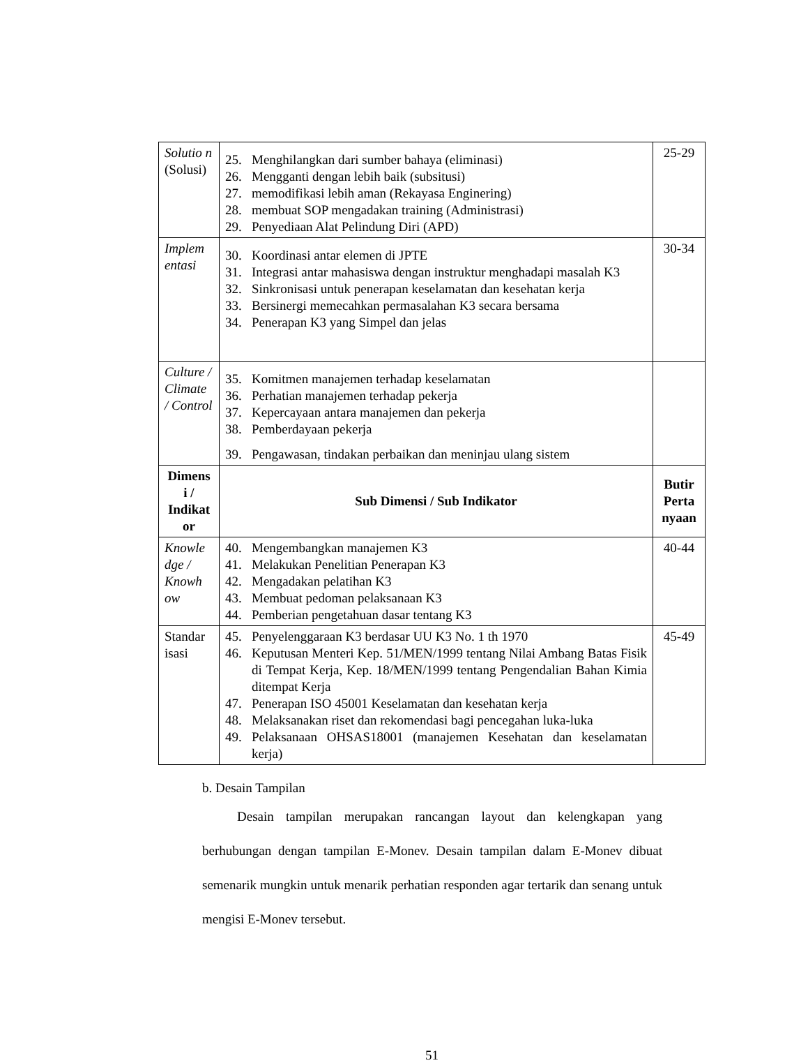| Solutio n (Solusi) | 25. Menghilangkan dari sumber bahaya (eliminasi) 26. Mengganti dengan lebih baik (subsitusi) 27. memodifikasi lebih aman (Rekayasa Enginering) 28. membuat SOP mengadakan training (Administrasi) 29. Penyediaan Alat Pelindung Diri (APD) | 25-29 |
| Implem entasi | 30. Koordinasi antar elemen di JPTE 31. Integrasi antar mahasiswa dengan instruktur menghadapi masalah K3 32. Sinkronisasi untuk penerapan keselamatan dan kesehatan kerja 33. Bersinergi memecahkan permasalahan K3 secara bersama 34. Penerapan K3 yang Simpel dan jelas | 30-34 |
| Culture / Climate / Control | 35. Komitmen manajemen terhadap keselamatan 36. Perhatian manajemen terhadap pekerja 37. Kepercayaan antara manajemen dan pekerja 38. Pemberdayaan pekerja 39. Pengawasan, tindakan perbaikan dan meninjau ulang sistem | |
| Dimens i / Indikat or | Sub Dimensi / Sub Indikator | Butir Perta nyaan |
| Knowle dge / Knowh ow | 40. Mengembangkan manajemen K3 41. Melakukan Penelitian Penerapan K3 42. Mengadakan pelatihan K3 43. Membuat pedoman pelaksanaan K3 44. Pemberian pengetahuan dasar tentang K3 | 40-44 |
| Standar isasi | 45. Penyelenggaraan K3 berdasar UU K3 No. 1 th 1970 46. Keputusan Menteri Kep. 51/MEN/1999 tentang Nilai Ambang Batas Fisik di Tempat Kerja, Kep. 18/MEN/1999 tentang Pengendalian Bahan Kimia ditempat Kerja 47. Penerapan ISO 45001 Keselamatan dan kesehatan kerja 48. Melaksanakan riset dan rekomendasi bagi pencegahan luka-luka 49. Pelaksanaan OHSAS18001 (manajemen Kesehatan dan keselamatan kerja) | 45-49 |
b. Desain Tampilan
Desain tampilan merupakan rancangan layout dan kelengkapan yang berhubungan dengan tampilan E-Monev. Desain tampilan dalam E-Monev dibuat semenarik mungkin untuk menarik perhatian responden agar tertarik dan senang untuk mengisi E-Monev tersebut.
51